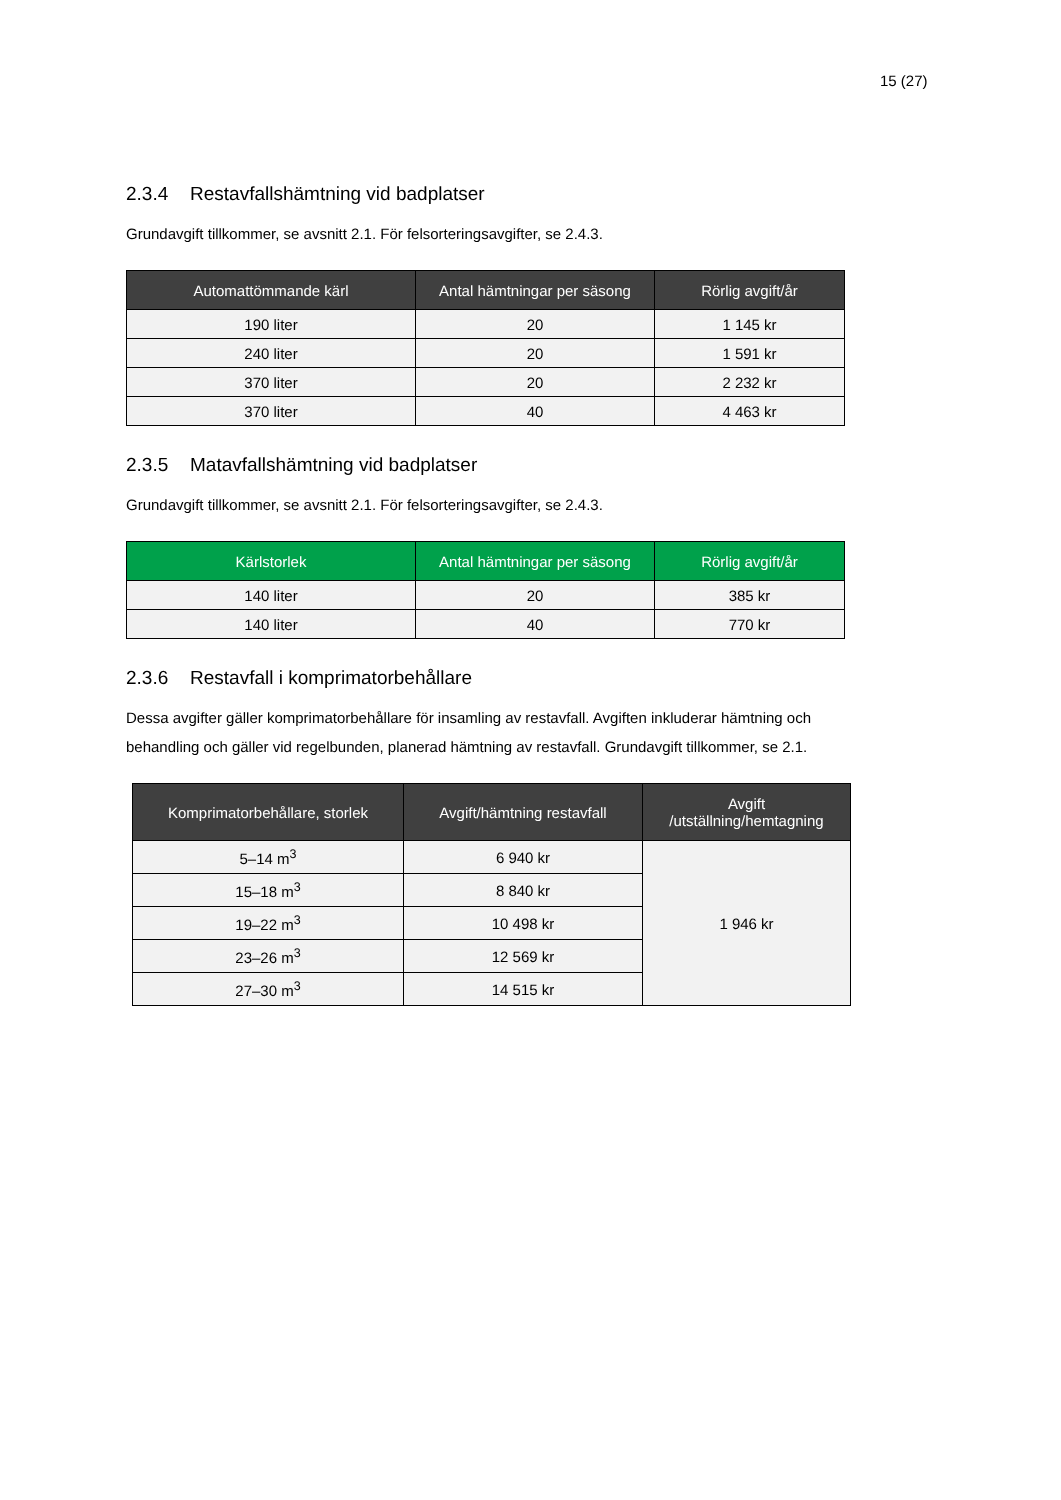15 (27)
2.3.4 Restavfallshämtning vid badplatser
Grundavgift tillkommer, se avsnitt 2.1. För felsorteringsavgifter, se 2.4.3.
| Automattömmande kärl | Antal hämtningar per säsong | Rörlig avgift/år |
| --- | --- | --- |
| 190 liter | 20 | 1 145 kr |
| 240 liter | 20 | 1 591 kr |
| 370 liter | 20 | 2 232 kr |
| 370 liter | 40 | 4 463 kr |
2.3.5 Matavfallshämtning vid badplatser
Grundavgift tillkommer, se avsnitt 2.1. För felsorteringsavgifter, se 2.4.3.
| Kärlstorlek | Antal hämtningar per säsong | Rörlig avgift/år |
| --- | --- | --- |
| 140 liter | 20 | 385 kr |
| 140 liter | 40 | 770 kr |
2.3.6 Restavfall i komprimatorbehållare
Dessa avgifter gäller komprimatorbehållare för insamling av restavfall. Avgiften inkluderar hämtning och behandling och gäller vid regelbunden, planerad hämtning av restavfall. Grundavgift tillkommer, se 2.1.
| Komprimatorbehållare, storlek | Avgift/hämtning restavfall | Avgift /utställning/hemtagning |
| --- | --- | --- |
| 5–14 m<sup>3</sup> | 6 940 kr | 1 946 kr |
| 15–18 m<sup>3</sup> | 8 840 kr | |
| 19–22 m<sup>3</sup> | 10 498 kr | |
| 23–26 m<sup>3</sup> | 12 569 kr | |
| 27–30 m<sup>3</sup> | 14 515 kr | |